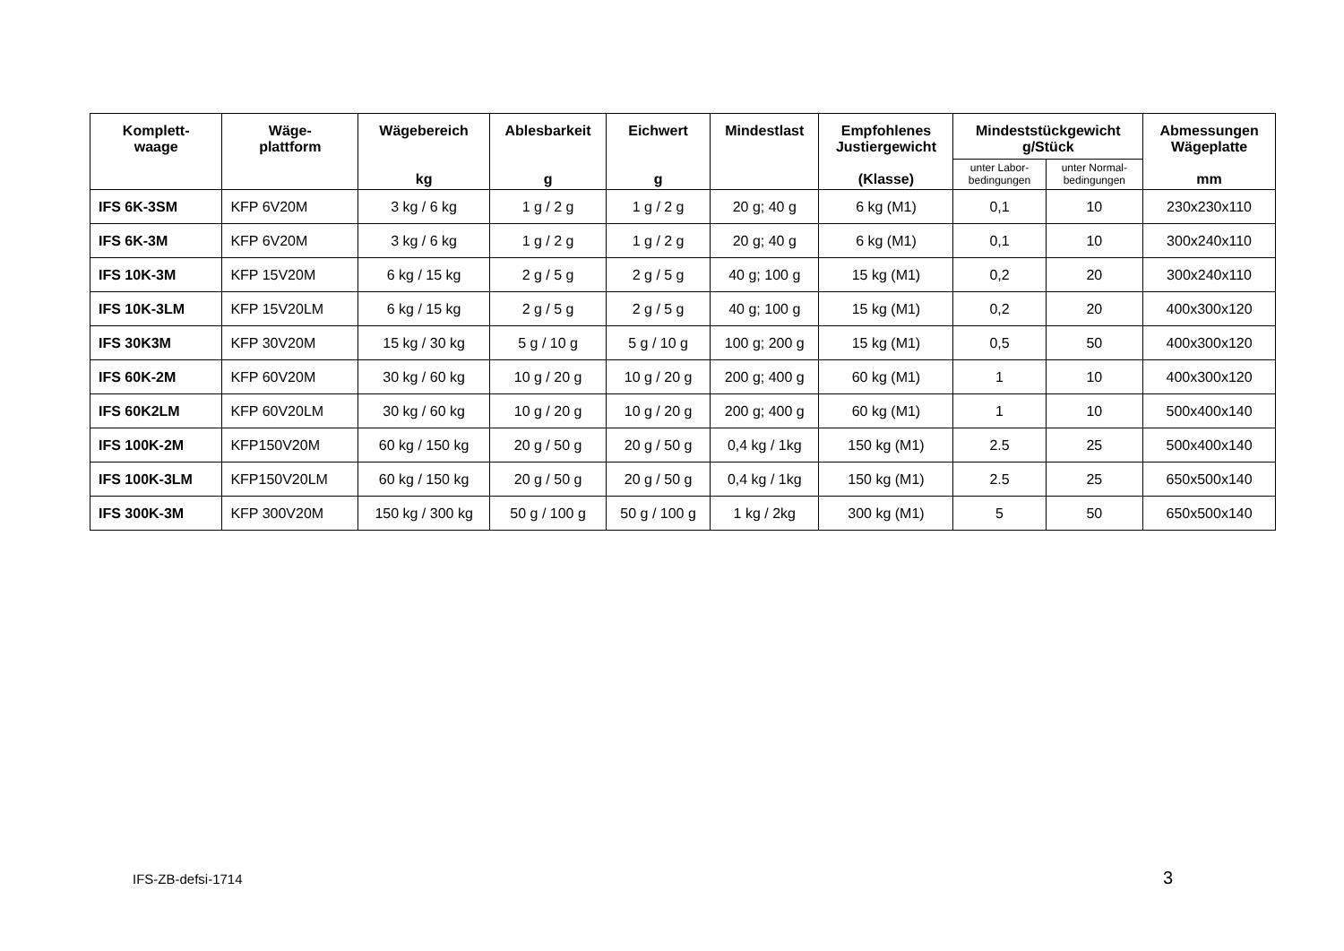| Komplett- waage | Wäge- plattform | Wägebereich kg | Ablesbarkeit g | Eichwert g | Mindestlast | Empfohlenes Justiergewicht (Klasse) | Mindeststückgewicht g/Stück | | Abmessungen Wägeplatte mm |
| --- | --- | --- | --- | --- | --- | --- | --- | --- | --- |
| | | | | | | | unter Labor- bedingungen | unter Normal- bedingungen | |
| IFS 6K-3SM | KFP 6V20M | 3 kg / 6 kg | 1 g / 2 g | 1 g / 2 g | 20 g; 40 g | 6 kg (M1) | 0,1 | 10 | 230x230x110 |
| IFS 6K-3M | KFP 6V20M | 3 kg / 6 kg | 1 g / 2 g | 1 g / 2 g | 20 g; 40 g | 6 kg (M1) | 0,1 | 10 | 300x240x110 |
| IFS 10K-3M | KFP 15V20M | 6 kg / 15 kg | 2 g / 5 g | 2 g / 5 g | 40 g; 100 g | 15 kg (M1) | 0,2 | 20 | 300x240x110 |
| IFS 10K-3LM | KFP 15V20LM | 6 kg / 15 kg | 2 g / 5 g | 2 g / 5 g | 40 g; 100 g | 15 kg (M1) | 0,2 | 20 | 400x300x120 |
| IFS 30K3M | KFP 30V20M | 15 kg / 30 kg | 5 g / 10 g | 5 g / 10 g | 100 g; 200 g | 15 kg (M1) | 0,5 | 50 | 400x300x120 |
| IFS 60K-2M | KFP 60V20M | 30 kg / 60 kg | 10 g / 20 g | 10 g / 20 g | 200 g; 400 g | 60 kg (M1) | 1 | 10 | 400x300x120 |
| IFS 60K2LM | KFP 60V20LM | 30 kg / 60 kg | 10 g / 20 g | 10 g / 20 g | 200 g; 400 g | 60 kg (M1) | 1 | 10 | 500x400x140 |
| IFS 100K-2M | KFP150V20M | 60 kg / 150 kg | 20 g / 50 g | 20 g / 50 g | 0,4 kg / 1kg | 150 kg (M1) | 2.5 | 25 | 500x400x140 |
| IFS 100K-3LM | KFP150V20LM | 60 kg / 150 kg | 20 g / 50 g | 20 g / 50 g | 0,4 kg / 1kg | 150 kg (M1) | 2.5 | 25 | 650x500x140 |
| IFS 300K-3M | KFP 300V20M | 150 kg / 300 kg | 50 g / 100 g | 50 g / 100 g | 1 kg / 2kg | 300 kg (M1) | 5 | 50 | 650x500x140 |
IFS-ZB-defsi-1714 3